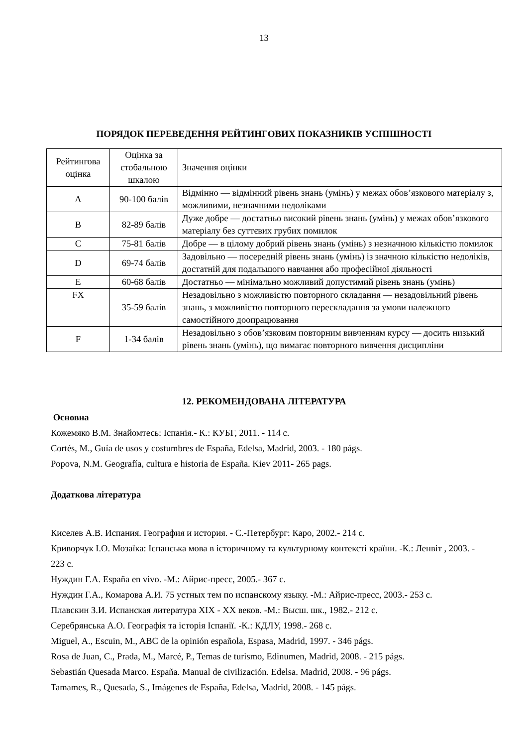13
ПОРЯДОК ПЕРЕВЕДЕННЯ РЕЙТИНГОВИХ ПОКАЗНИКІВ УСПІШНОСТІ
| Рейтингова оцінка | Оцінка за стобальною шкалою | Значення оцінки |
| A | 90-100 балів | Відмінно — відмінний рівень знань (умінь) у межах обов’язкового матеріалу з, можливими, незначними недоліками |
| B | 82-89 балів | Дуже добре — достатньо високий рівень знань (умінь) у межах обов’язкового матеріалу без суттєвих грубих помилок |
| C | 75-81 балів | Добре — в цілому добрий рівень знань (умінь) з незначною кількістю помилок |
| D | 69-74 балів | Задовільно — посередній рівень знань (умінь) із значною кількістю недоліків, достатній для подальшого навчання або професійної діяльності |
| E | 60-68 балів | Достатньо — мінімально можливий допустимий рівень знань (умінь) |
| FX | 35-59 балів | Незадовільно з можливістю повторного складання — незадовільний рівень знань, з можливістю повторного перескладання за умови належного самостійного доопрацювання |
| F | 1-34 балів | Незадовільно з обов’язковим повторним вивченням курсу — досить низький рівень знань (умінь), що вимагає повторного вивчення дисципліни |
12. РЕКОМЕНДОВАНА ЛІТЕРАТУРА
Основна
Кожемяко В.М. Знайомтесь: Іспанія.- К.: КУБГ, 2011. - 114 с.
Cortés, M., Guía de usos y costumbres de España, Edelsa, Madrid, 2003. - 180 págs.
Popova, N.M. Geografía, cultura e historia de España. Kiev 2011- 265 pags.
Додаткова література
Киселев А.В. Испания. География и история. - С.-Петербург: Каро, 2002.- 214 с.
Криворчук І.О. Мозаїка: Іспанська мова в історичному та культурному контексті країни. -К.: Ленвіт , 2003. - 223 с.
Нуждин Г.А. España en vivo. -М.: Айрис-пресс, 2005.- 367 с.
Нуждин Г.А., Комарова А.И. 75 устных тем по испанскому языку. -М.: Айрис-пресс, 2003.- 253 с.
Плавскин З.И. Испанская литература XIX - XX веков. -М.: Высш. шк., 1982.- 212 с.
Серебрянська А.О. Географія та історія Іспанії. -К.: КДЛУ, 1998.- 268 с.
Miguel, A., Escuin, M., ABC de la opinión española, Espasa, Madrid, 1997. - 346 págs.
Rosa de Juan, C., Prada, M., Marcé, P., Temas de turismo, Edinumen, Madrid, 2008. - 215 págs.
Sebastián Quesada Marco. España. Manual de civilización. Edelsa. Madrid, 2008. - 96 págs.
Tamames, R., Quesada, S., Imágenes de España, Edelsa, Madrid, 2008. - 145 págs.